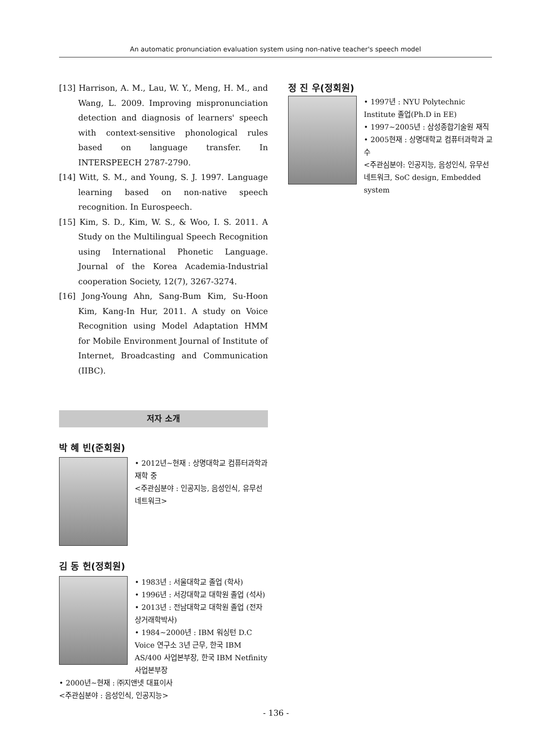An automatic pronunciation evaluation system using non-native teacher's speech model
[13] Harrison, A. M., Lau, W. Y., Meng, H. M., and Wang, L. 2009. Improving mispronunciation detection and diagnosis of learners' speech with context-sensitive phonological rules based on language transfer. In INTERSPEECH 2787-2790.
[14] Witt, S. M., and Young, S. J. 1997. Language learning based on non-native speech recognition. In Eurospeech.
[15] Kim, S. D., Kim, W. S., & Woo, I. S. 2011. A Study on the Multilingual Speech Recognition using International Phonetic Language. Journal of the Korea Academia-Industrial cooperation Society, 12(7), 3267-3274.
[16] Jong-Young Ahn, Sang-Bum Kim, Su-Hoon Kim, Kang-In Hur, 2011. A study on Voice Recognition using Model Adaptation HMM for Mobile Environment Journal of Institute of Internet, Broadcasting and Communication (IIBC).
저자 소개
박 혜 빈(준회원)
• 2012년~현재 : 상명대학교 컴퓨터과학과 재학 중
<주관심분야 : 인공지능, 음성인식, 유무선 네트워크>
김 동 헌(정회원)
• 1983년 : 서울대학교 졸업 (학사)
• 1996년 : 서강대학교 대학원 졸업 (석사)
• 2013년 : 전남대학교 대학원 졸업 (전자상거래학박사)
• 1984~2000년 : IBM 워싱턴 D.C Voice 연구소 3년 근무, 한국 IBM AS/400 사업본부장, 한국 IBM Netfinity 사업본부장
• 2000년~현재 : ㈜지앤넷 대표이사
<주관심분야 : 음성인식, 인공지능>
정 진 우(정회원)
• 1997년 : NYU Polytechnic Institute 졸업(Ph.D in EE)
• 1997~2005년 : 삼성종합기술원 재직
• 2005현재 : 상명대학교 컴퓨터과학과 교수
<주관심분야: 인공지능, 음성인식, 유무선 네트워크, SoC design, Embedded system
- 136 -